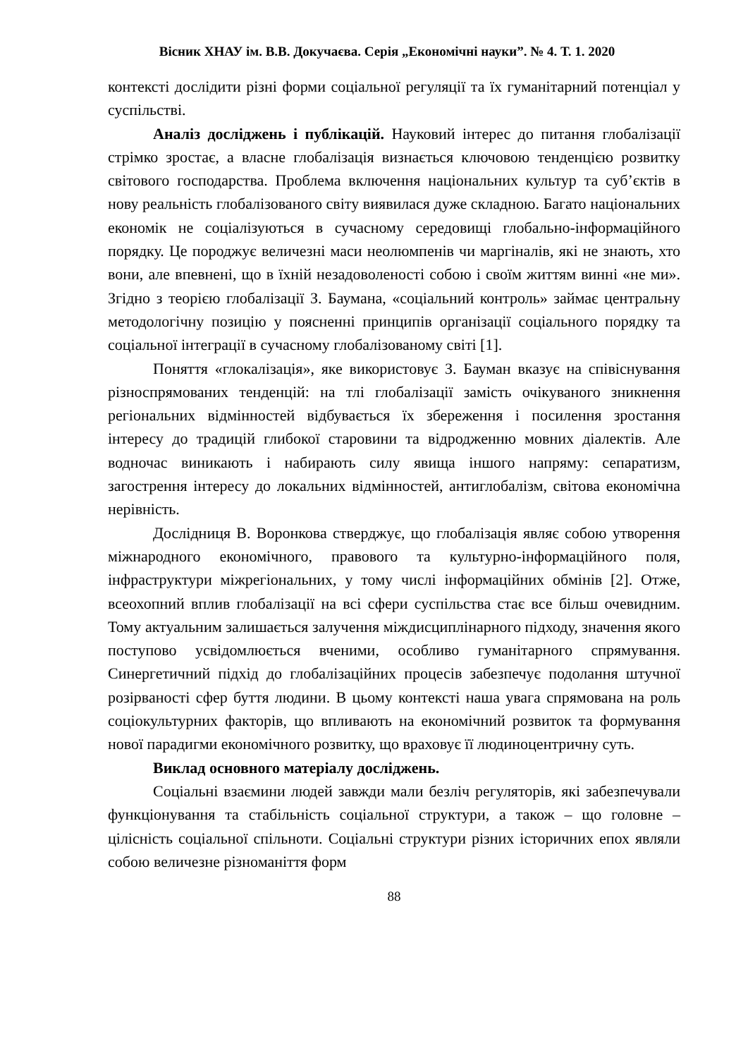Вісник ХНАУ ім. В.В. Докучаєва. Серія „Економічні науки”. № 4. Т. 1. 2020
контексті дослідити різні форми соціальної регуляції та їх гуманітарний потенціал у суспільстві.
Аналіз досліджень і публікацій. Науковий інтерес до питання глобалізації стрімко зростає, а власне глобалізація визнається ключовою тенденцією розвитку світового господарства. Проблема включення національних культур та суб’єктів в нову реальність глобалізованого світу виявилася дуже складною. Багато національних економік не соціалізуються в сучасному середовищі глобально-інформаційного порядку. Це породжує величезні маси неолюмпенів чи маргіналів, які не знають, хто вони, але впевнені, що в їхній незадоволеності собою і своїм життям винні «не ми». Згідно з теорією глобалізації З. Баумана, «соціальний контроль» займає центральну методологічну позицію у поясненні принципів організації соціального порядку та соціальної інтеграції в сучасному глобалізованому світі [1].
Поняття «глокалізація», яке використовує З. Бауман вказує на співіснування різноспрямованих тенденцій: на тлі глобалізації замість очікуваного зникнення регіональних відмінностей відбувається їх збереження і посилення зростання інтересу до традицій глибокої старовини та відродженню мовних діалектів. Але водночас виникають і набирають силу явища іншого напряму: сепаратизм, загострення інтересу до локальних відмінностей, антиглобалізм, світова економічна нерівність.
Дослідниця В. Воронкова стверджує, що глобалізація являє собою утворення міжнародного економічного, правового та культурно-інформаційного поля, інфраструктури міжрегіональних, у тому числі інформаційних обмінів [2]. Отже, всеохопний вплив глобалізації на всі сфери суспільства стає все більш очевидним. Тому актуальним залишається залучення міждисциплінарного підходу, значення якого поступово усвідомлюється вченими, особливо гуманітарного спрямування. Синергетичний підхід до глобалізаційних процесів забезпечує подолання штучної розірваності сфер буття людини. В цьому контексті наша увага спрямована на роль соціокультурних факторів, що впливають на економічний розвиток та формування нової парадигми економічного розвитку, що враховує її людиноцентричну суть.
Виклад основного матеріалу досліджень.
Соціальні взаємини людей завжди мали безліч регуляторів, які забезпечували функціонування та стабільність соціальної структури, а також – що головне – цілісність соціальної спільноти. Соціальні структури різних історичних епох являли собою величезне різноманіття форм
88